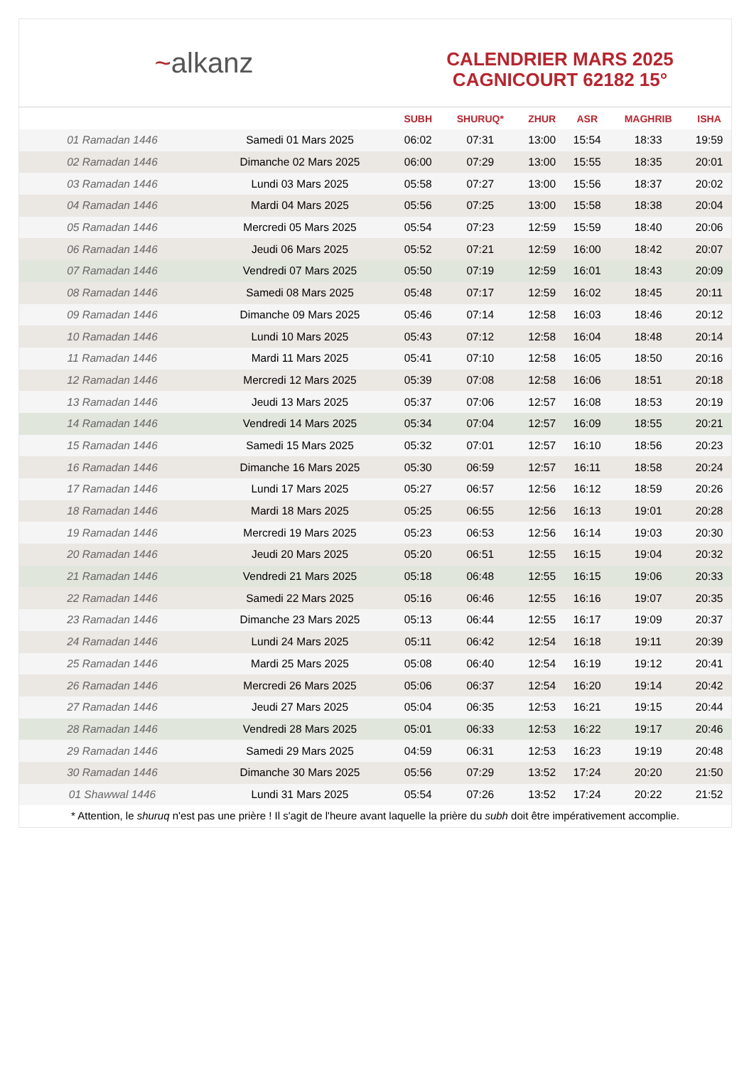~ alkanz
CALENDRIER MARS 2025
CAGNICOURT 62182 15°
| | | SUBH | SHURUQ* | ZHUR | ASR | MAGHRIB | ISHA |
| --- | --- | --- | --- | --- | --- | --- | --- |
| 01 Ramadan 1446 | Samedi 01 Mars 2025 | 06:02 | 07:31 | 13:00 | 15:54 | 18:33 | 19:59 |
| 02 Ramadan 1446 | Dimanche 02 Mars 2025 | 06:00 | 07:29 | 13:00 | 15:55 | 18:35 | 20:01 |
| 03 Ramadan 1446 | Lundi 03 Mars 2025 | 05:58 | 07:27 | 13:00 | 15:56 | 18:37 | 20:02 |
| 04 Ramadan 1446 | Mardi 04 Mars 2025 | 05:56 | 07:25 | 13:00 | 15:58 | 18:38 | 20:04 |
| 05 Ramadan 1446 | Mercredi 05 Mars 2025 | 05:54 | 07:23 | 12:59 | 15:59 | 18:40 | 20:06 |
| 06 Ramadan 1446 | Jeudi 06 Mars 2025 | 05:52 | 07:21 | 12:59 | 16:00 | 18:42 | 20:07 |
| 07 Ramadan 1446 | Vendredi 07 Mars 2025 | 05:50 | 07:19 | 12:59 | 16:01 | 18:43 | 20:09 |
| 08 Ramadan 1446 | Samedi 08 Mars 2025 | 05:48 | 07:17 | 12:59 | 16:02 | 18:45 | 20:11 |
| 09 Ramadan 1446 | Dimanche 09 Mars 2025 | 05:46 | 07:14 | 12:58 | 16:03 | 18:46 | 20:12 |
| 10 Ramadan 1446 | Lundi 10 Mars 2025 | 05:43 | 07:12 | 12:58 | 16:04 | 18:48 | 20:14 |
| 11 Ramadan 1446 | Mardi 11 Mars 2025 | 05:41 | 07:10 | 12:58 | 16:05 | 18:50 | 20:16 |
| 12 Ramadan 1446 | Mercredi 12 Mars 2025 | 05:39 | 07:08 | 12:58 | 16:06 | 18:51 | 20:18 |
| 13 Ramadan 1446 | Jeudi 13 Mars 2025 | 05:37 | 07:06 | 12:57 | 16:08 | 18:53 | 20:19 |
| 14 Ramadan 1446 | Vendredi 14 Mars 2025 | 05:34 | 07:04 | 12:57 | 16:09 | 18:55 | 20:21 |
| 15 Ramadan 1446 | Samedi 15 Mars 2025 | 05:32 | 07:01 | 12:57 | 16:10 | 18:56 | 20:23 |
| 16 Ramadan 1446 | Dimanche 16 Mars 2025 | 05:30 | 06:59 | 12:57 | 16:11 | 18:58 | 20:24 |
| 17 Ramadan 1446 | Lundi 17 Mars 2025 | 05:27 | 06:57 | 12:56 | 16:12 | 18:59 | 20:26 |
| 18 Ramadan 1446 | Mardi 18 Mars 2025 | 05:25 | 06:55 | 12:56 | 16:13 | 19:01 | 20:28 |
| 19 Ramadan 1446 | Mercredi 19 Mars 2025 | 05:23 | 06:53 | 12:56 | 16:14 | 19:03 | 20:30 |
| 20 Ramadan 1446 | Jeudi 20 Mars 2025 | 05:20 | 06:51 | 12:55 | 16:15 | 19:04 | 20:32 |
| 21 Ramadan 1446 | Vendredi 21 Mars 2025 | 05:18 | 06:48 | 12:55 | 16:15 | 19:06 | 20:33 |
| 22 Ramadan 1446 | Samedi 22 Mars 2025 | 05:16 | 06:46 | 12:55 | 16:16 | 19:07 | 20:35 |
| 23 Ramadan 1446 | Dimanche 23 Mars 2025 | 05:13 | 06:44 | 12:55 | 16:17 | 19:09 | 20:37 |
| 24 Ramadan 1446 | Lundi 24 Mars 2025 | 05:11 | 06:42 | 12:54 | 16:18 | 19:11 | 20:39 |
| 25 Ramadan 1446 | Mardi 25 Mars 2025 | 05:08 | 06:40 | 12:54 | 16:19 | 19:12 | 20:41 |
| 26 Ramadan 1446 | Mercredi 26 Mars 2025 | 05:06 | 06:37 | 12:54 | 16:20 | 19:14 | 20:42 |
| 27 Ramadan 1446 | Jeudi 27 Mars 2025 | 05:04 | 06:35 | 12:53 | 16:21 | 19:15 | 20:44 |
| 28 Ramadan 1446 | Vendredi 28 Mars 2025 | 05:01 | 06:33 | 12:53 | 16:22 | 19:17 | 20:46 |
| 29 Ramadan 1446 | Samedi 29 Mars 2025 | 04:59 | 06:31 | 12:53 | 16:23 | 19:19 | 20:48 |
| 30 Ramadan 1446 | Dimanche 30 Mars 2025 | 05:56 | 07:29 | 13:52 | 17:24 | 20:20 | 21:50 |
| 01 Shawwal 1446 | Lundi 31 Mars 2025 | 05:54 | 07:26 | 13:52 | 17:24 | 20:22 | 21:52 |
* Attention, le shuruq n'est pas une prière ! Il s'agit de l'heure avant laquelle la prière du subh doit être impérativement accomplie.